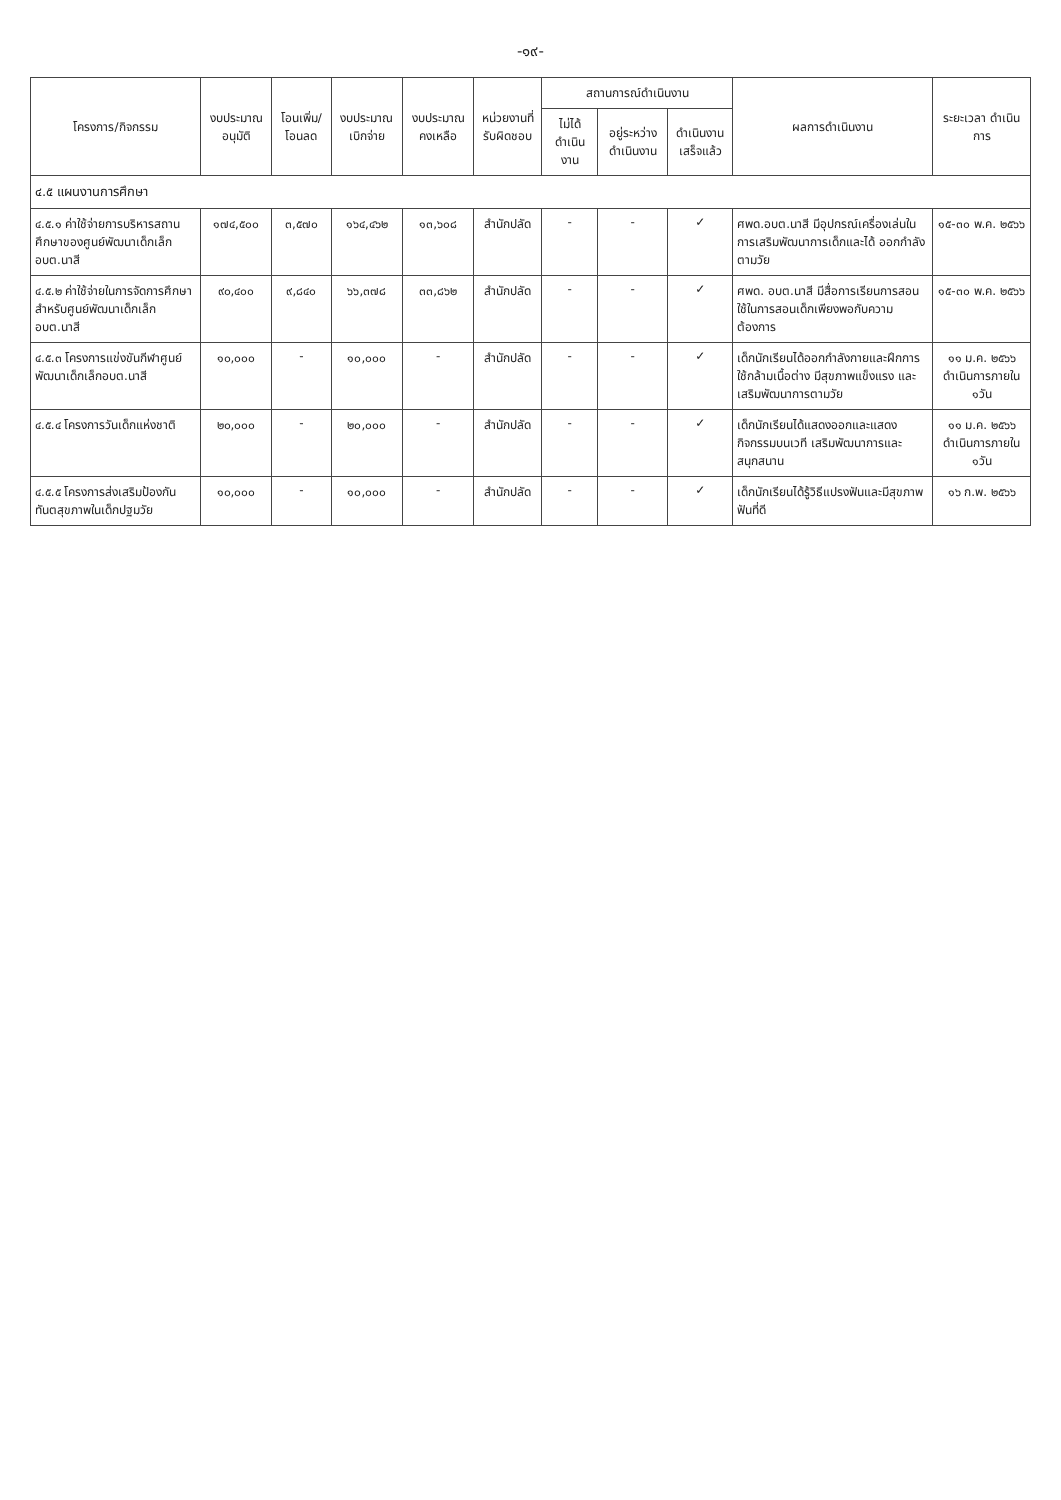-๑๙-
| โครงการ/กิจกรรม | งบประมาณ อนุมัติ | โอนเพิ่ม/ โอนลด | งบประมาณ เบิกจ่าย | งบประมาณ คงเหลือ | หน่วยงานที่ รับผิดชอบ | สถานการณ์ดำเนินงาน | | | ผลการดำเนินงาน | ระยะเวลา ดำเนินการ |
| --- | --- | --- | --- | --- | --- | --- | --- | --- | --- | --- |
| | | | | | | ไม่ได้ ดำเนินงาน | อยู่ระหว่าง ดำเนินงาน | ดำเนินงาน เสร็จแล้ว | | |
| ๔.๕ แผนงานการศึกษา | | | | | | | | | | |
| ๔.๕.๑ ค่าใช้จ่ายการบริหารสถานศึกษาของศูนย์พัฒนาเด็กเล็ก อบต.นาสี | ๑๗๔,๕๐๐ | ๓,๕๗๐ | ๑๖๔,๔๖๒ | ๑๓,๖๐๘ | สำนักปลัด | - | - | ✓ | ศพด.อบต.นาสี มีอุปกรณ์เครื่องเล่นในการเสริมพัฒนาการเด็กและได้ ออกกำลังตามวัย | ๑๕-๓๐ พ.ค. ๒๕๖๖ |
| ๔.๕.๒ ค่าใช้จ่ายในการจัดการศึกษาสำหรับศูนย์พัฒนาเด็กเล็ก อบต.นาสี | ๙๐,๔๐๐ | ๙,๘๔๐ | ๖๖,๓๗๘ | ๓๓,๘๖๒ | สำนักปลัด | - | - | ✓ | ศพด. อบต.นาสี มีสื่อการเรียนการสอนใช้ในการสอนเด็กเพียงพอกับความต้องการ | ๑๕-๓๐ พ.ค. ๒๕๖๖ |
| ๔.๕.๓ โครงการแข่งขันกีฬาศูนย์พัฒนาเด็กเล็กอบต.นาสี | ๑๐,๐๐๐ | - | ๑๐,๐๐๐ | - | สำนักปลัด | - | - | ✓ | เด็กนักเรียนได้ออกกำลังกายและฝึกการใช้กล้ามเนื้อต่าง มีสุขภาพแข็งแรง และเสริมพัฒนาการตามวัย | ๑๑ ม.ค. ๒๕๖๖ ดำเนินการภายใน ๑วัน |
| ๔.๕.๔ โครงการวันเด็กแห่งชาติ | ๒๐,๐๐๐ | - | ๒๐,๐๐๐ | - | สำนักปลัด | - | - | ✓ | เด็กนักเรียนได้แสดงออกและแสดงกิจกรรมบนเวที เสริมพัฒนาการและสนุกสนาน | ๑๑ ม.ค. ๒๕๖๖ ดำเนินการภายใน ๑วัน |
| ๔.๕.๕ โครงการส่งเสริมป้องกันทันตสุขภาพในเด็กปฐมวัย | ๑๐,๐๐๐ | - | ๑๐,๐๐๐ | - | สำนักปลัด | - | - | ✓ | เด็กนักเรียนได้รู้วิธีแปรงฟันและมีสุขภาพฟันที่ดี | ๑๖ ก.พ. ๒๕๖๖ |